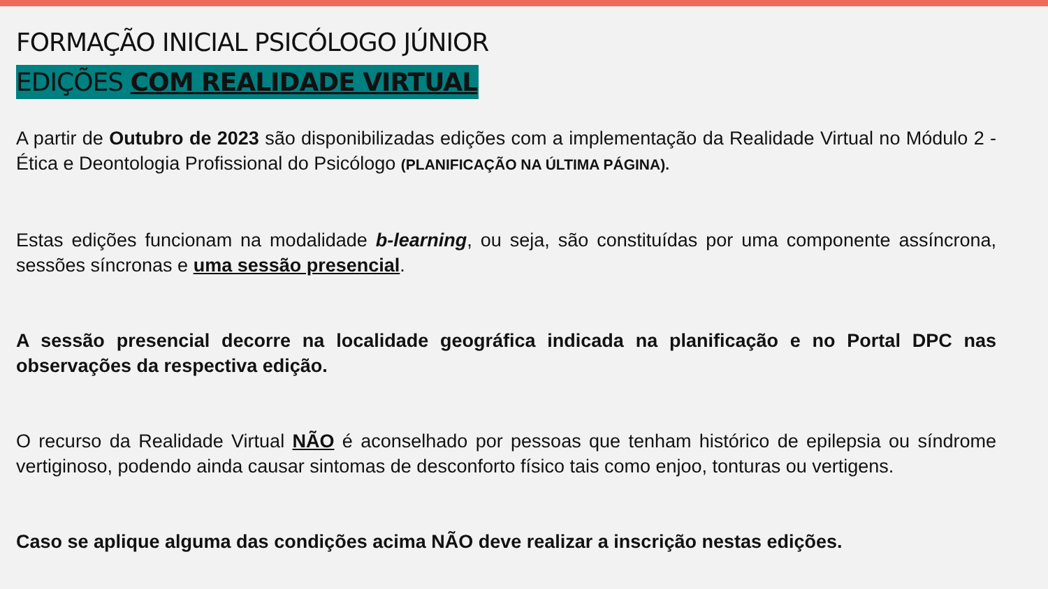FORMAÇÃO INICIAL PSICÓLOGO JÚNIOR
EDIÇÕES COM REALIDADE VIRTUAL
A partir de Outubro de 2023 são disponibilizadas edições com a implementação da Realidade Virtual no Módulo 2 - Ética e Deontologia Profissional do Psicólogo (PLANIFICAÇÃO NA ÚLTIMA PÁGINA).
Estas edições funcionam na modalidade b-learning, ou seja, são constituídas por uma componente assíncrona, sessões síncronas e uma sessão presencial.
A sessão presencial decorre na localidade geográfica indicada na planificação e no Portal DPC nas observações da respectiva edição.
O recurso da Realidade Virtual NÃO é aconselhado por pessoas que tenham histórico de epilepsia ou síndrome vertiginoso, podendo ainda causar sintomas de desconforto físico tais como enjoo, tonturas ou vertigens.
Caso se aplique alguma das condições acima NÃO deve realizar a inscrição nestas edições.